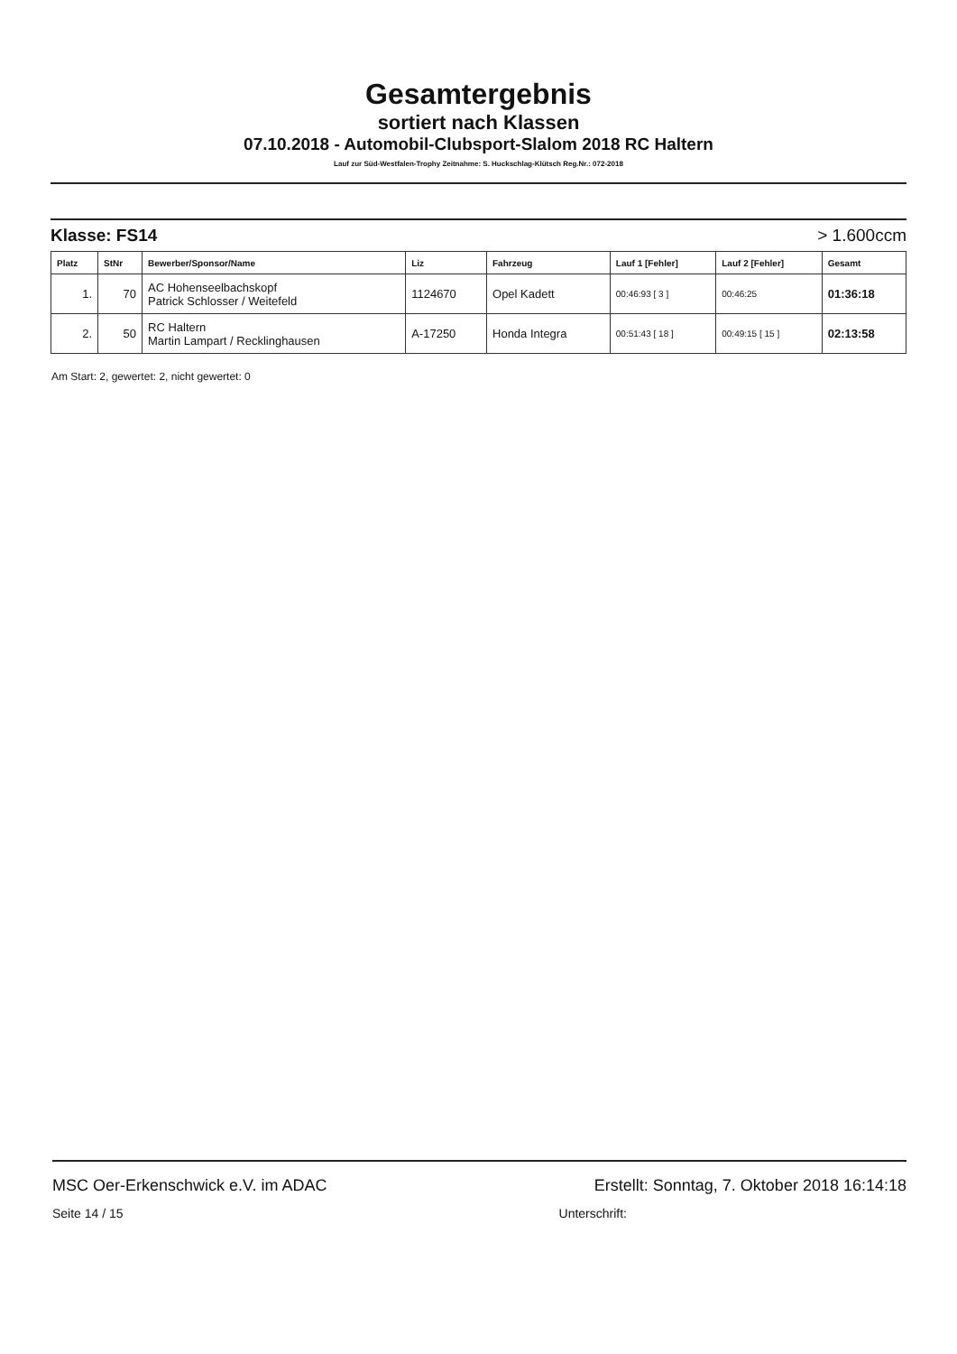Gesamtergebnis
sortiert nach Klassen
07.10.2018 - Automobil-Clubsport-Slalom 2018 RC Haltern
Lauf zur Süd-Westfalen-Trophy Zeitnahme: S. Huckschlag-Klütsch Reg.Nr.: 072-2018
Klasse: FS14 > 1.600ccm
| Platz | StNr | Bewerber/Sponsor/Name | Liz | Fahrzeug | Lauf 1 [Fehler] | Lauf 2 [Fehler] | Gesamt |
| --- | --- | --- | --- | --- | --- | --- | --- |
| 1. | 70 | AC Hohenseelbachskopf Patrick Schlosser / Weitefeld | 1124670 | Opel Kadett | 00:46:93 [ 3 ] | 00:46:25 | 01:36:18 |
| 2. | 50 | RC Haltern Martin Lampart / Recklinghausen | A-17250 | Honda Integra | 00:51:43 [ 18 ] | 00:49:15 [ 15 ] | 02:13:58 |
Am Start: 2, gewertet: 2, nicht gewertet: 0
MSC Oer-Erkenschwick e.V. im ADAC Erstellt: Sonntag, 7. Oktober 2018 16:14:18
Seite 14 / 15 Unterschrift: